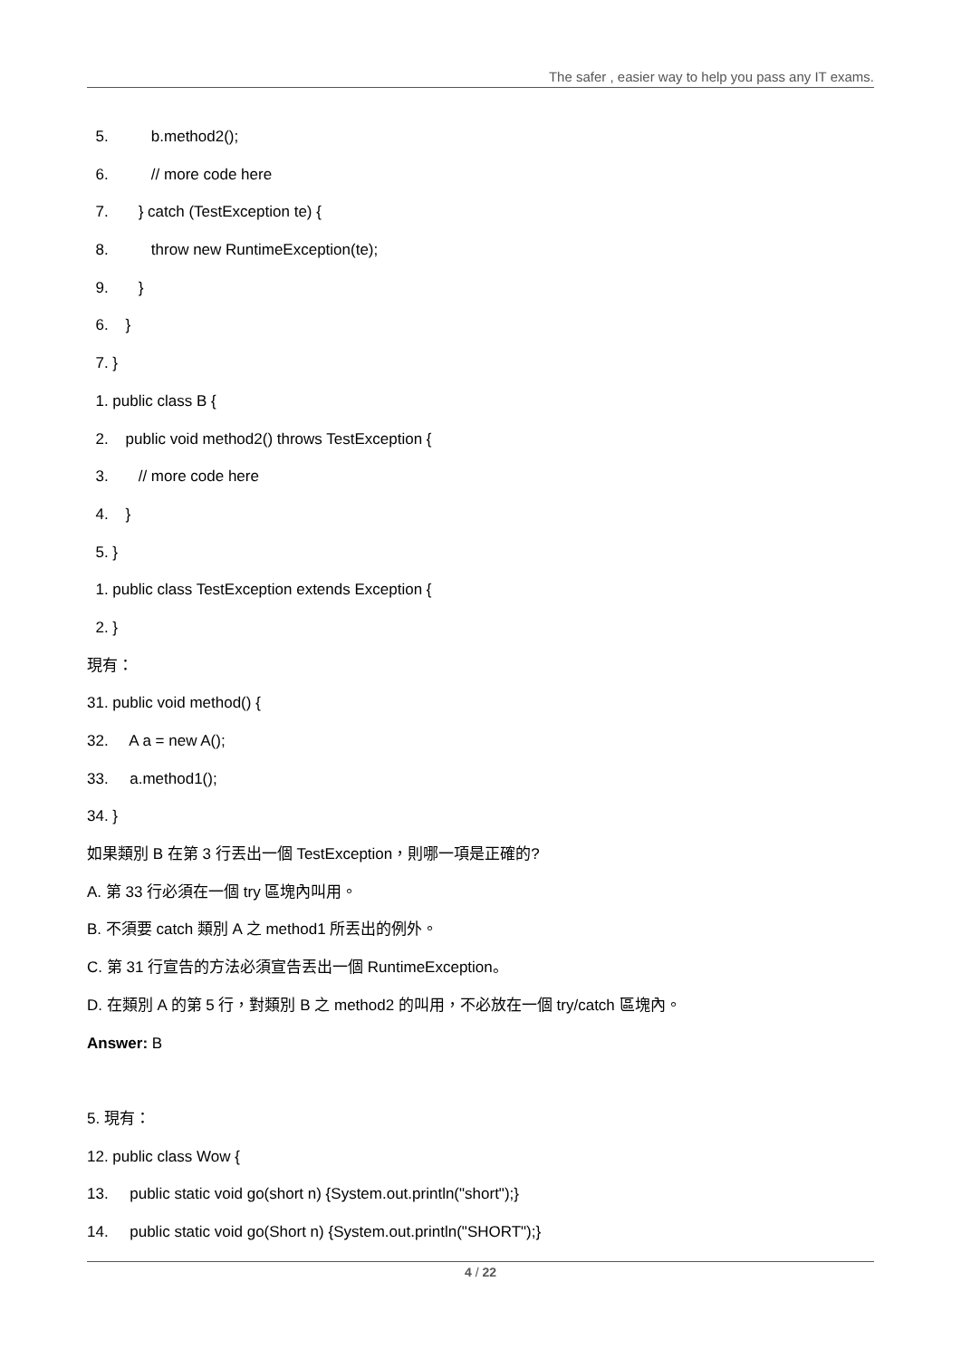The safer , easier way to help you pass any IT exams.
5. b.method2();
6. // more code here
7. } catch (TestException te) {
8. throw new RuntimeException(te);
9. }
6. }
7. }
1. public class B {
2. public void method2() throws TestException {
3. // more code here
4. }
5. }
1. public class TestException extends Exception {
2. }
現有：
31. public void method() {
32. A a = new A();
33. a.method1();
34. }
如果類別 B 在第 3 行丟出一個 TestException，則哪一項是正確的?
A. 第 33 行必須在一個 try 區塊內叫用。
B. 不須要 catch 類別 A 之 method1 所丟出的例外。
C. 第 31 行宣告的方法必須宣告丟出一個 RuntimeException。
D. 在類別 A 的第 5 行，對類別 B 之 method2 的叫用，不必放在一個 try/catch 區塊內。
Answer: B
5. 現有：
12. public class Wow {
13. public static void go(short n) {System.out.println("short");}
14. public static void go(Short n) {System.out.println("SHORT");}
4 / 22